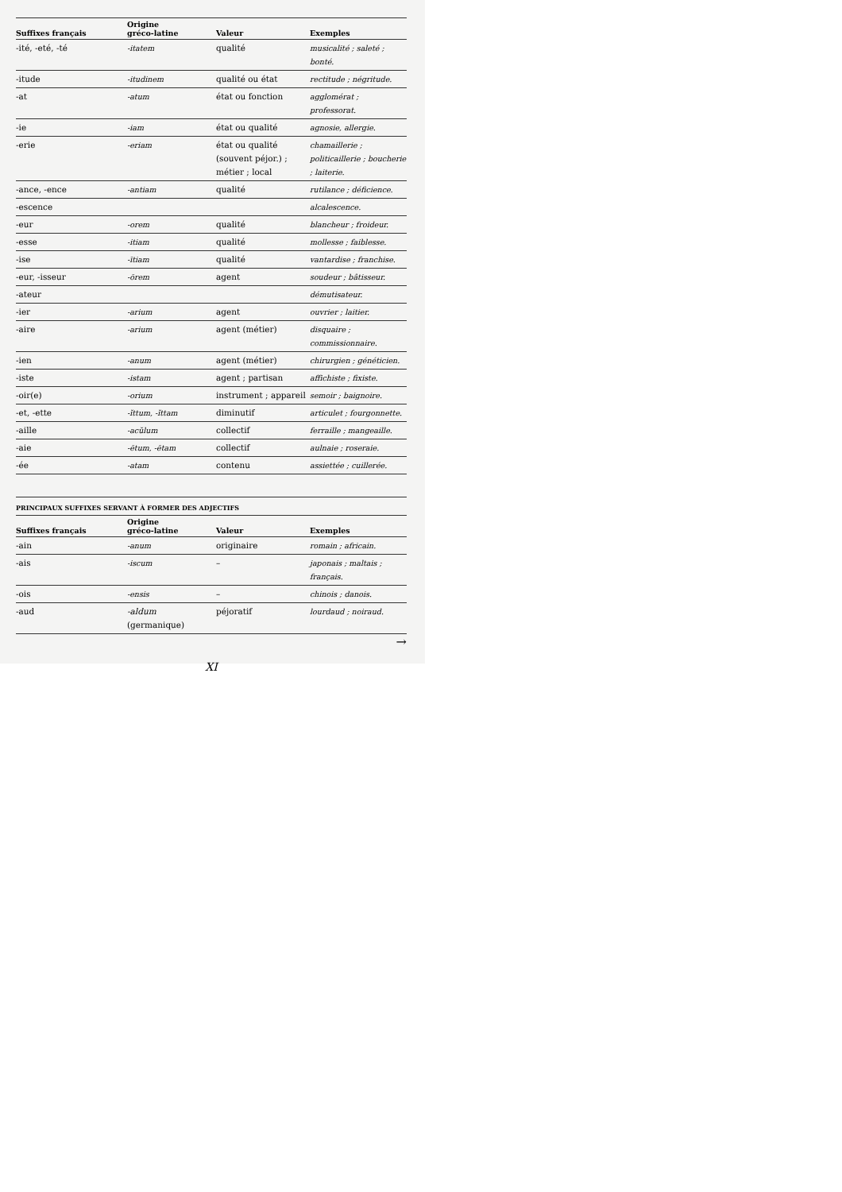| Suffixes français | Origine gréco-latine | Valeur | Exemples |
| --- | --- | --- | --- |
| -ité, -eté, -té | -itatem | qualité | musicalité ; saleté ; bonté. |
| -itude | -itudinem | qualité ou état | rectitude ; négritude. |
| -at | -atum | état ou fonction | agglomérat ; professorat. |
| -ie | -iam | état ou qualité | agnosie, allergie. |
| -erie | -eriam | état ou qualité (souvent péjor.) ; métier ; local | chamaillerie ; politicaillerie ; boucherie ; laiterie. |
| -ance, -ence | -antiam | qualité | rutilance ; déficience. |
| -escence | | | alcalescence. |
| -eur | -orem | qualité | blancheur ; froideur. |
| -esse | -itiam | qualité | mollesse ; faiblesse. |
| -ise | -ītiam | qualité | vantardise ; franchise. |
| -eur, -isseur | -ōrem | agent | soudeur ; bâtisseur. |
| -ateur | | | démutisateur. |
| -ier | -arium | agent | ouvrier ; laitier. |
| -aire | -arium | agent (métier) | disquaire ; commissionnaire. |
| -ien | -anum | agent (métier) | chirurgien ; généticien. |
| -iste | -istam | agent ; partisan | affichiste ; fixiste. |
| -oir(e) | -orium | instrument ; appareil | semoir ; baignoire. |
| -et, -ette | -ĭttum, -ĭttam | diminutif | articulet ; fourgonnette. |
| -aille | -acŭlum | collectif | ferraille ; mangeaille. |
| -aie | -ētum, -ētam | collectif | aulnaie ; roseraie. |
| -ée | -atam | contenu | assiettée ; cuillerée. |
PRINCIPAUX SUFFIXES SERVANT À FORMER DES ADJECTIFS
| Suffixes français | Origine gréco-latine | Valeur | Exemples |
| --- | --- | --- | --- |
| -ain | -anum | originaire | romain ; africain. |
| -ais | -iscum | – | japonais ; maltais ; français. |
| -ois | -ensis | – | chinois ; danois. |
| -aud | -aldum (germanique) | péjoratif | lourdaud ; noiraud. |
→
XI